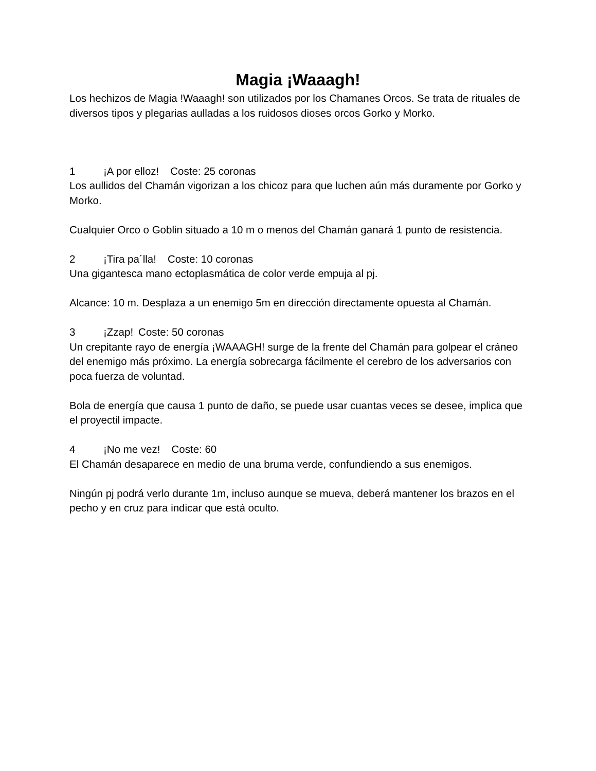Magia ¡Waaagh!
Los hechizos de Magia !Waaagh! son utilizados por los Chamanes Orcos. Se trata de rituales de diversos tipos y plegarias aulladas a los ruidosos dioses orcos Gorko y Morko.
1 ¡A por elloz! Coste: 25 coronas
Los aullidos del Chamán vigorizan a los chicoz para que luchen aún más duramente por Gorko y Morko.
Cualquier Orco o Goblin situado a 10 m o menos del Chamán ganará 1 punto de resistencia.
2 ¡Tira pa´lla! Coste: 10 coronas
Una gigantesca mano ectoplasmática de color verde empuja al pj.
Alcance: 10 m. Desplaza a un enemigo 5m en dirección directamente opuesta al Chamán.
3 ¡Zzap! Coste: 50 coronas
Un crepitante rayo de energía ¡WAAAGH! surge de la frente del Chamán para golpear el cráneo del enemigo más próximo. La energía sobrecarga fácilmente el cerebro de los adversarios con poca fuerza de voluntad.
Bola de energía que causa 1 punto de daño, se puede usar cuantas veces se desee, implica que el proyectil impacte.
4 ¡No me vez! Coste: 60
El Chamán desaparece en medio de una bruma verde, confundiendo a sus enemigos.
Ningún pj podrá verlo durante 1m, incluso aunque se mueva, deberá mantener los brazos en el pecho y en cruz para indicar que está oculto.